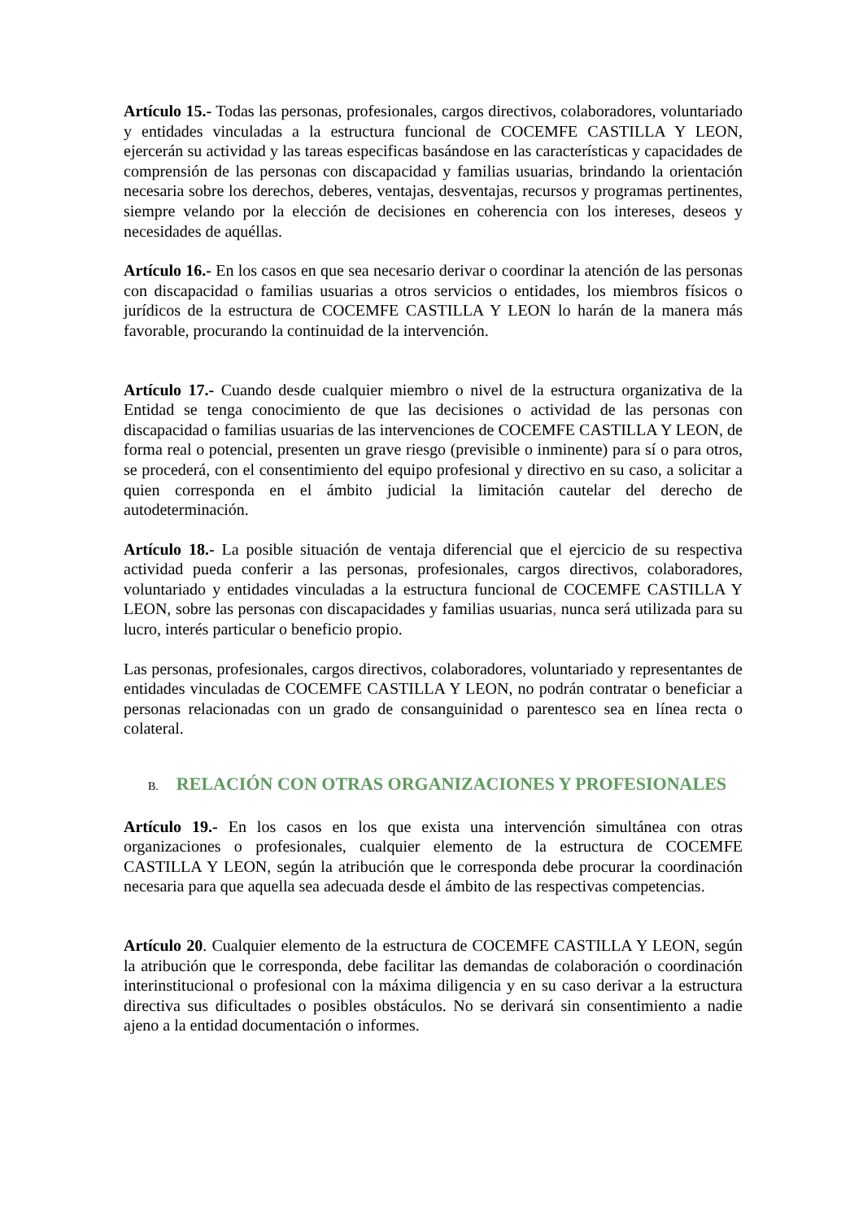Artículo 15.- Todas las personas, profesionales, cargos directivos, colaboradores, voluntariado y entidades vinculadas a la estructura funcional de COCEMFE CASTILLA Y LEON, ejercerán su actividad y las tareas especificas basándose en las características y capacidades de comprensión de las personas con discapacidad y familias usuarias, brindando la orientación necesaria sobre los derechos, deberes, ventajas, desventajas, recursos y programas pertinentes, siempre velando por la elección de decisiones en coherencia con los intereses, deseos y necesidades de aquéllas.
Artículo 16.- En los casos en que sea necesario derivar o coordinar la atención de las personas con discapacidad o familias usuarias a otros servicios o entidades, los miembros físicos o jurídicos de la estructura de COCEMFE CASTILLA Y LEON lo harán de la manera más favorable, procurando la continuidad de la intervención.
Artículo 17.- Cuando desde cualquier miembro o nivel de la estructura organizativa de la Entidad se tenga conocimiento de que las decisiones o actividad de las personas con discapacidad o familias usuarias de las intervenciones de COCEMFE CASTILLA Y LEON, de forma real o potencial, presenten un grave riesgo (previsible o inminente) para sí o para otros, se procederá, con el consentimiento del equipo profesional y directivo en su caso, a solicitar a quien corresponda en el ámbito judicial la limitación cautelar del derecho de autodeterminación.
Artículo 18.- La posible situación de ventaja diferencial que el ejercicio de su respectiva actividad pueda conferir a las personas, profesionales, cargos directivos, colaboradores, voluntariado y entidades vinculadas a la estructura funcional de COCEMFE CASTILLA Y LEON, sobre las personas con discapacidades y familias usuarias, nunca será utilizada para su lucro, interés particular o beneficio propio.
Las personas, profesionales, cargos directivos, colaboradores, voluntariado y representantes de entidades vinculadas de COCEMFE CASTILLA Y LEON, no podrán contratar o beneficiar a personas relacionadas con un grado de consanguinidad o parentesco sea en línea recta o colateral.
B. RELACIÓN CON OTRAS ORGANIZACIONES Y PROFESIONALES
Artículo 19.- En los casos en los que exista una intervención simultánea con otras organizaciones o profesionales, cualquier elemento de la estructura de COCEMFE CASTILLA Y LEON, según la atribución que le corresponda debe procurar la coordinación necesaria para que aquella sea adecuada desde el ámbito de las respectivas competencias.
Artículo 20. Cualquier elemento de la estructura de COCEMFE CASTILLA Y LEON, según la atribución que le corresponda, debe facilitar las demandas de colaboración o coordinación interinstitucional o profesional con la máxima diligencia y en su caso derivar a la estructura directiva sus dificultades o posibles obstáculos. No se derivará sin consentimiento a nadie ajeno a la entidad documentación o informes.